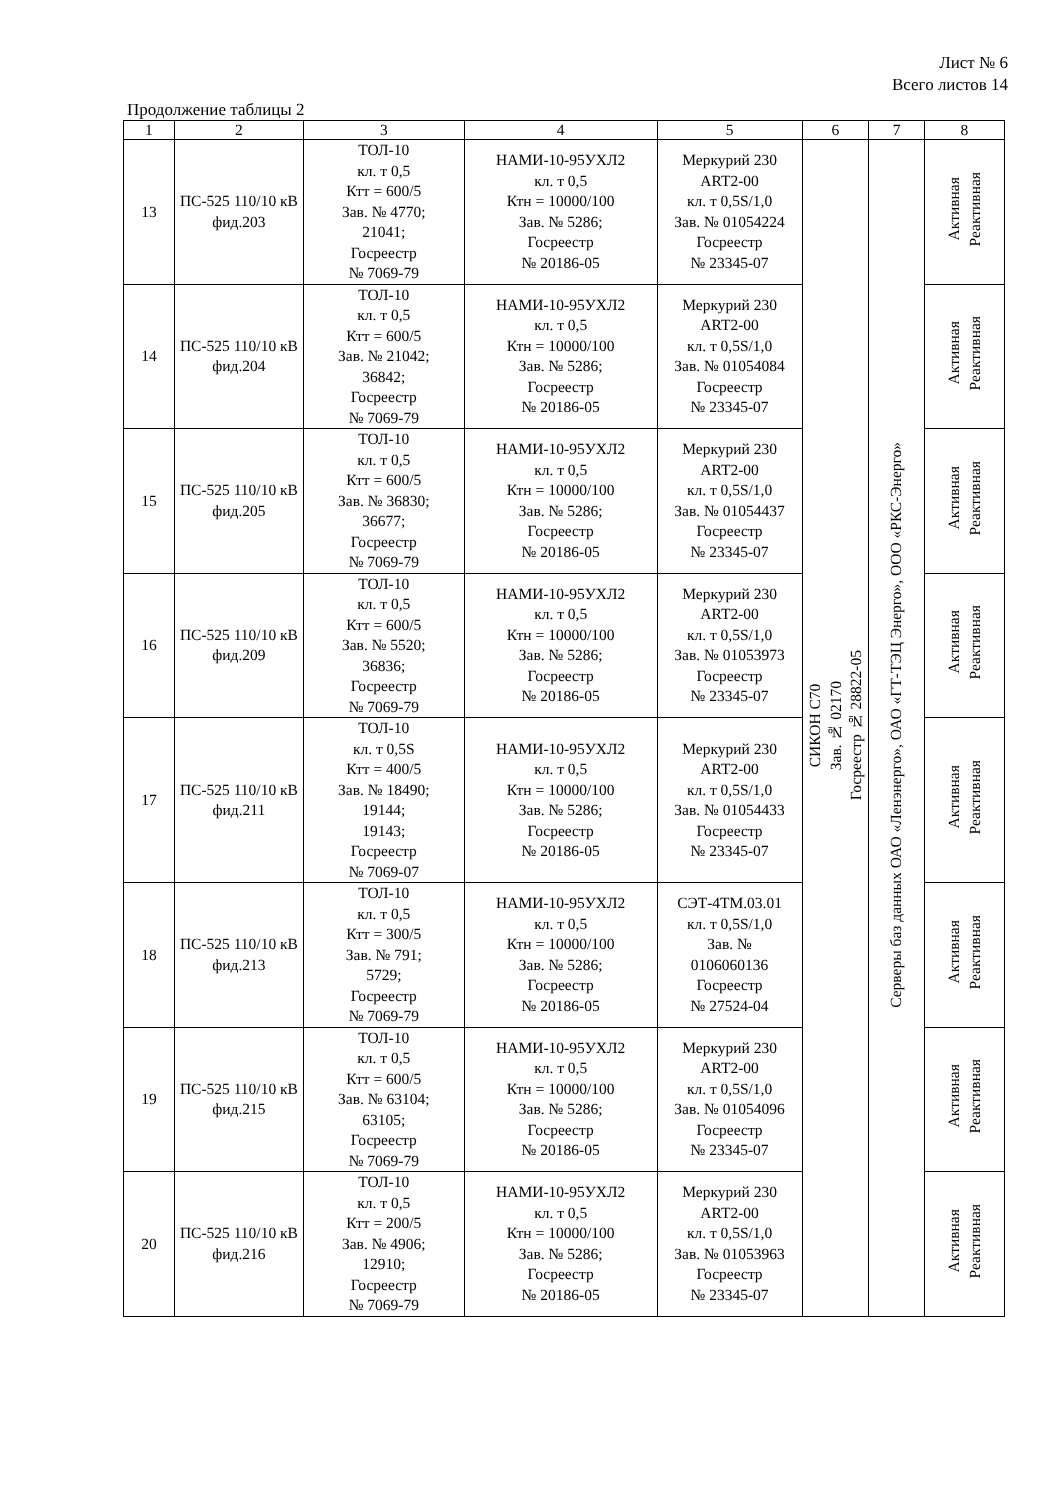Лист № 6
Всего листов 14
Продолжение таблицы 2
| 1 | 2 | 3 | 4 | 5 | 6 | 7 | 8 |
| --- | --- | --- | --- | --- | --- | --- | --- |
| 13 | ПС-525 110/10 кВ фид.203 | ТОЛ-10 кл. т 0,5 Ктт = 600/5 Зав. № 4770; 21041; Госреестр № 7069-79 | НАМИ-10-95УХЛ2 кл. т 0,5 Ктн = 10000/100 Зав. № 5286; Госреестр № 20186-05 | Меркурий 230 ART2-00 кл. т 0,5S/1,0 Зав. № 01054224 Госреестр № 23345-07 | СИКОН С70 Зав. № 02170 Госреестр № 28822-05 | Серверы баз данных ОАО «Ленэнерго», ОАО «ГТ-ТЭЦ Энерго», ООО «РКС-Энерго» | Активная Реактивная |
| 14 | ПС-525 110/10 кВ фид.204 | ТОЛ-10 кл. т 0,5 Ктт = 600/5 Зав. № 21042; 36842; Госреестр № 7069-79 | НАМИ-10-95УХЛ2 кл. т 0,5 Ктн = 10000/100 Зав. № 5286; Госреестр № 20186-05 | Меркурий 230 ART2-00 кл. т 0,5S/1,0 Зав. № 01054084 Госреестр № 23345-07 | | | Активная Реактивная |
| 15 | ПС-525 110/10 кВ фид.205 | ТОЛ-10 кл. т 0,5 Ктт = 600/5 Зав. № 36830; 36677; Госреестр № 7069-79 | НАМИ-10-95УХЛ2 кл. т 0,5 Ктн = 10000/100 Зав. № 5286; Госреестр № 20186-05 | Меркурий 230 ART2-00 кл. т 0,5S/1,0 Зав. № 01054437 Госреестр № 23345-07 | | | Активная Реактивная |
| 16 | ПС-525 110/10 кВ фид.209 | ТОЛ-10 кл. т 0,5 Ктт = 600/5 Зав. № 5520; 36836; Госреестр № 7069-79 | НАМИ-10-95УХЛ2 кл. т 0,5 Ктн = 10000/100 Зав. № 5286; Госреестр № 20186-05 | Меркурий 230 ART2-00 кл. т 0,5S/1,0 Зав. № 01053973 Госреестр № 23345-07 | | | Активная Реактивная |
| 17 | ПС-525 110/10 кВ фид.211 | ТОЛ-10 кл. т 0,5S Ктт = 400/5 Зав. № 18490; 19144; 19143; Госреестр № 7069-07 | НАМИ-10-95УХЛ2 кл. т 0,5 Ктн = 10000/100 Зав. № 5286; Госреестр № 20186-05 | Меркурий 230 ART2-00 кл. т 0,5S/1,0 Зав. № 01054433 Госреестр № 23345-07 | | | Активная Реактивная |
| 18 | ПС-525 110/10 кВ фид.213 | ТОЛ-10 кл. т 0,5 Ктт = 300/5 Зав. № 791; 5729; Госреестр № 7069-79 | НАМИ-10-95УХЛ2 кл. т 0,5 Ктн = 10000/100 Зав. № 5286; Госреестр № 20186-05 | СЭТ-4ТМ.03.01 кл. т 0,5S/1,0 Зав. № 0106060136 Госреестр № 27524-04 | | | Активная Реактивная |
| 19 | ПС-525 110/10 кВ фид.215 | ТОЛ-10 кл. т 0,5 Ктт = 600/5 Зав. № 63104; 63105; Госреестр № 7069-79 | НАМИ-10-95УХЛ2 кл. т 0,5 Ктн = 10000/100 Зав. № 5286; Госреестр № 20186-05 | Меркурий 230 ART2-00 кл. т 0,5S/1,0 Зав. № 01054096 Госреестр № 23345-07 | | | Активная Реактивная |
| 20 | ПС-525 110/10 кВ фид.216 | ТОЛ-10 кл. т 0,5 Ктт = 200/5 Зав. № 4906; 12910; Госреестр № 7069-79 | НАМИ-10-95УХЛ2 кл. т 0,5 Ктн = 10000/100 Зав. № 5286; Госреестр № 20186-05 | Меркурий 230 ART2-00 кл. т 0,5S/1,0 Зав. № 01053963 Госреестр № 23345-07 | | | Активная Реактивная |